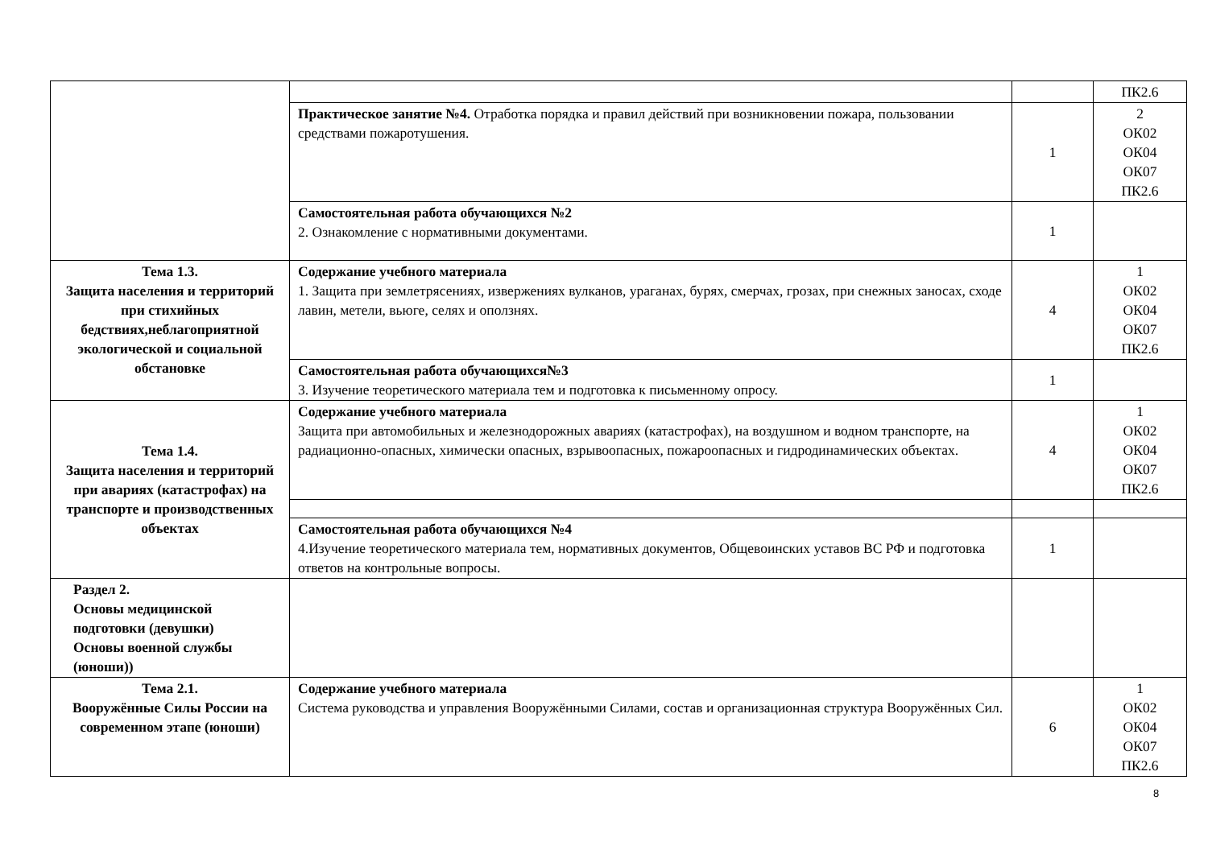| | | | ПК2.6 |
| | Практическое занятие №4. Отработка порядка и правил действий при возникновении пожара, пользовании средствами пожаротушения. | 1 | 2 ОК02 ОК04 ОК07 ПК2.6 |
| | Самостоятельная работа обучающихся №2 2. Ознакомление с нормативными документами. | 1 | |
| Тема 1.3. Защита населения и территорий при стихийных бедствиях,неблагоприятной экологической и социальной обстановке | Содержание учебного материала 1. Защита при землетрясениях, извержениях вулканов, ураганах, бурях, смерчах, грозах, при снежных заносах, сходе лавин, метели, вьюге, селях и оползнях. | 4 | 1 ОК02 ОК04 ОК07 ПК2.6 |
| | Самостоятельная работа обучающихся№3 3. Изучение теоретического материала тем и подготовка к письменному опросу. | 1 | |
| Тема 1.4. Защита населения и территорий при авариях (катастрофах) на транспорте и производственных объектах | Содержание учебного материала Защита при автомобильных и железнодорожных авариях (катастрофах), на воздушном и водном транспорте, на радиационно-опасных, химически опасных, взрывоопасных, пожароопасных и гидродинамических объектах. | 4 | 1 ОК02 ОК04 ОК07 ПК2.6 |
| | Самостоятельная работа обучающихся №4 4.Изучение теоретического материала тем, нормативных документов, Общевоинских уставов ВС РФ и подготовка ответов на контрольные вопросы. | 1 | |
| Раздел 2. Основы медицинской подготовки (девушки) Основы военной службы (юноши)) | | | |
| Тема 2.1. Вооружённые Силы России на современном этапе (юноши) | Содержание учебного материала Система руководства и управления Вооружёнными Силами, состав и организационная структура Вооружённых Сил. | 6 | 1 ОК02 ОК04 ОК07 ПК2.6 |
8